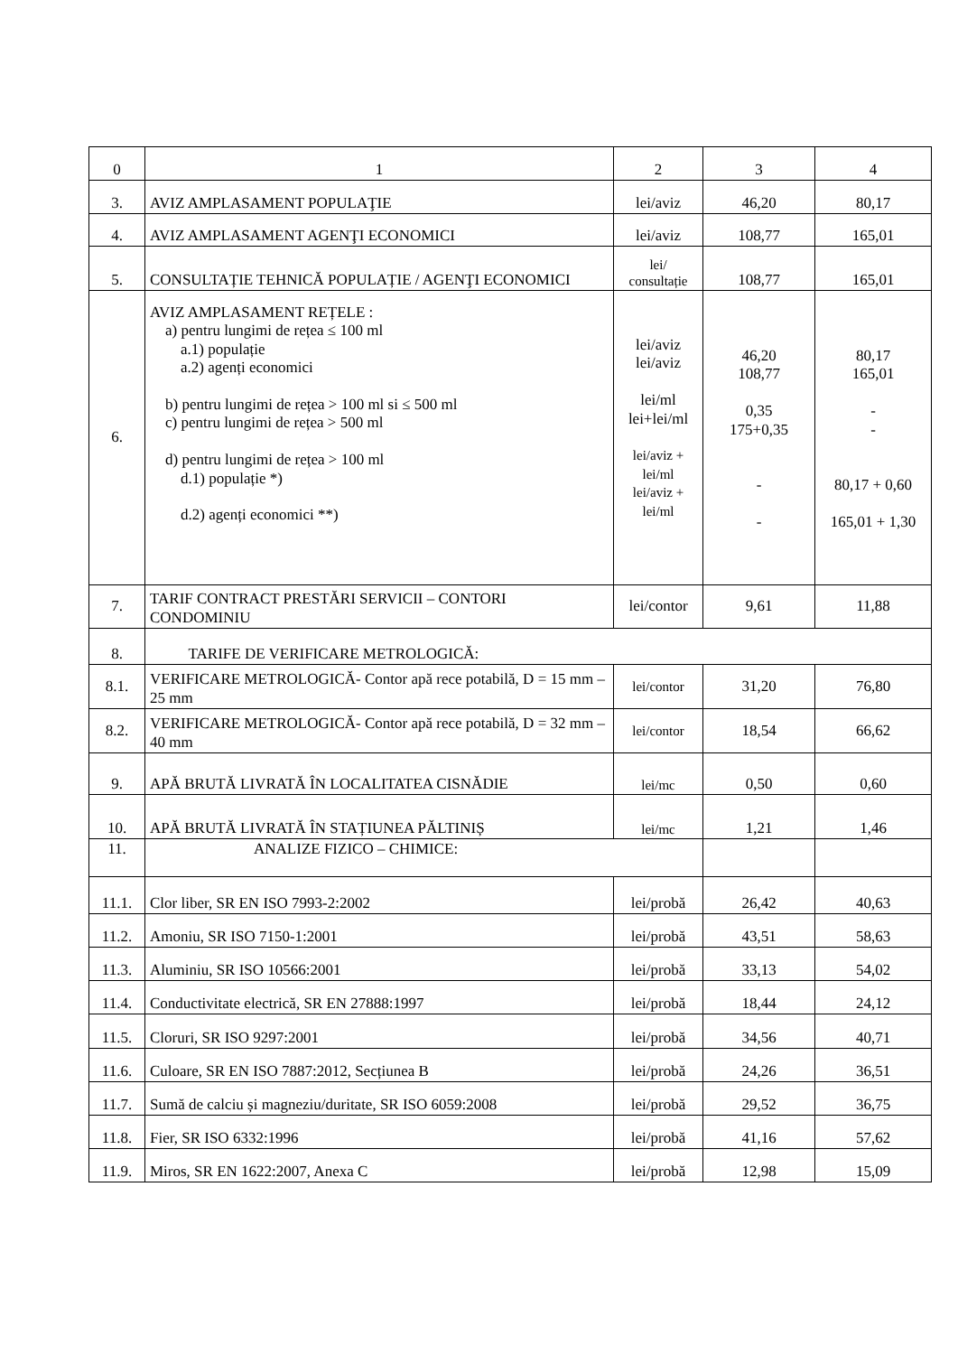| 0 | 1 | 2 | 3 | 4 |
| 3. | AVIZ AMPLASAMENT POPULAŢIE | lei/aviz | 46,20 | 80,17 |
| 4. | AVIZ AMPLASAMENT AGENŢI ECONOMICI | lei/aviz | 108,77 | 165,01 |
| 5. | CONSULTAȚIE TEHNICĂ POPULAȚIE / AGENŢI ECONOMICI | lei/ consultație | 108,77 | 165,01 |
| 6. | AVIZ AMPLASAMENT REȚELE : a) pentru lungimi de rețea ≤ 100 ml a.1) populație a.2) agenți economici b) pentru lungimi de rețea > 100 ml si ≤ 500 ml c) pentru lungimi de rețea > 500 ml d) pentru lungimi de rețea > 100 ml d.1) populație *) d.2) agenți economici **) | lei/aviz lei/aviz lei/ml lei+lei/ml lei/aviz + lei/ml lei/aviz + lei/ml | 46,20 108,77 0,35 175+0,35 - - | 80,17 165,01 - - 80,17 + 0,60 165,01 + 1,30 |
| 7. | TARIF CONTRACT PRESTĂRI SERVICII – CONTORI CONDOMINIU | lei/contor | 9,61 | 11,88 |
| 8. | TARIFE DE VERIFICARE METROLOGICĂ: | | | |
| 8.1. | VERIFICARE METROLOGICĂ- Contor apă rece potabilă, D = 15 mm – 25 mm | lei/contor | 31,20 | 76,80 |
| 8.2. | VERIFICARE METROLOGICĂ- Contor apă rece potabilă, D = 32 mm – 40 mm | lei/contor | 18,54 | 66,62 |
| 9. | APĂ BRUTĂ LIVRATĂ ÎN LOCALITATEA CISNĂDIE | lei/mc | 0,50 | 0,60 |
| 10. | APĂ BRUTĂ LIVRATĂ ÎN STAȚIUNEA PĂLTINIȘ | lei/mc | 1,21 | 1,46 |
| 11. | ANALIZE FIZICO – CHIMICE: | | | |
| 11.1. | Clor liber, SR EN ISO 7993-2:2002 | lei/probă | 26,42 | 40,63 |
| 11.2. | Amoniu, SR ISO 7150-1:2001 | lei/probă | 43,51 | 58,63 |
| 11.3. | Aluminiu, SR ISO 10566:2001 | lei/probă | 33,13 | 54,02 |
| 11.4. | Conductivitate electrică, SR EN 27888:1997 | lei/probă | 18,44 | 24,12 |
| 11.5. | Cloruri, SR ISO 9297:2001 | lei/probă | 34,56 | 40,71 |
| 11.6. | Culoare, SR EN ISO 7887:2012, Secțiunea B | lei/probă | 24,26 | 36,51 |
| 11.7. | Sumă de calciu și magneziu/duritate, SR ISO 6059:2008 | lei/probă | 29,52 | 36,75 |
| 11.8. | Fier, SR ISO 6332:1996 | lei/probă | 41,16 | 57,62 |
| 11.9. | Miros, SR EN 1622:2007, Anexa C | lei/probă | 12,98 | 15,09 |